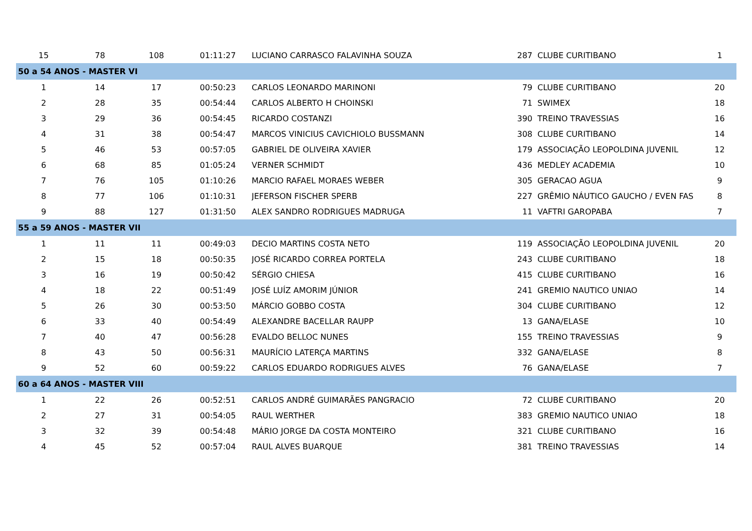| 15 | 78 | 108 | 01:11:27 | LUCIANO CARRASCO FALAVINHA SOUZA | 287 | CLUBE CURITIBANO | 1 |
| 50 a 54 ANOS - MASTER VI | | | | | | | |
| 1 | 14 | 17 | 00:50:23 | CARLOS LEONARDO MARINONI | 79 | CLUBE CURITIBANO | 20 |
| 2 | 28 | 35 | 00:54:44 | CARLOS ALBERTO H CHOINSKI | 71 | SWIMEX | 18 |
| 3 | 29 | 36 | 00:54:45 | RICARDO COSTANZI | 390 | TREINO TRAVESSIAS | 16 |
| 4 | 31 | 38 | 00:54:47 | MARCOS VINICIUS CAVICHIOLO BUSSMANN | 308 | CLUBE CURITIBANO | 14 |
| 5 | 46 | 53 | 00:57:05 | GABRIEL DE OLIVEIRA XAVIER | 179 | ASSOCIAÇÃO LEOPOLDINA JUVENIL | 12 |
| 6 | 68 | 85 | 01:05:24 | VERNER SCHMIDT | 436 | MEDLEY ACADEMIA | 10 |
| 7 | 76 | 105 | 01:10:26 | MARCIO RAFAEL MORAES WEBER | 305 | GERACAO AGUA | 9 |
| 8 | 77 | 106 | 01:10:31 | JEFERSON FISCHER SPERB | 227 | GRÊMIO NÁUTICO GAUCHO / EVEN FAS | 8 |
| 9 | 88 | 127 | 01:31:50 | ALEX SANDRO RODRIGUES MADRUGA | 11 | VAFTRI GAROPABA | 7 |
| 55 a 59 ANOS - MASTER VII | | | | | | | |
| 1 | 11 | 11 | 00:49:03 | DECIO MARTINS COSTA NETO | 119 | ASSOCIAÇÃO LEOPOLDINA JUVENIL | 20 |
| 2 | 15 | 18 | 00:50:35 | JOSÉ RICARDO CORREA PORTELA | 243 | CLUBE CURITIBANO | 18 |
| 3 | 16 | 19 | 00:50:42 | SÉRGIO CHIESA | 415 | CLUBE CURITIBANO | 16 |
| 4 | 18 | 22 | 00:51:49 | JOSÉ LUÍZ AMORIM JÚNIOR | 241 | GREMIO NAUTICO UNIAO | 14 |
| 5 | 26 | 30 | 00:53:50 | MÁRCIO GOBBO COSTA | 304 | CLUBE CURITIBANO | 12 |
| 6 | 33 | 40 | 00:54:49 | ALEXANDRE BACELLAR RAUPP | 13 | GANA/ELASE | 10 |
| 7 | 40 | 47 | 00:56:28 | EVALDO BELLOC NUNES | 155 | TREINO TRAVESSIAS | 9 |
| 8 | 43 | 50 | 00:56:31 | MAURÍCIO LATERÇA MARTINS | 332 | GANA/ELASE | 8 |
| 9 | 52 | 60 | 00:59:22 | CARLOS EDUARDO RODRIGUES ALVES | 76 | GANA/ELASE | 7 |
| 60 a 64 ANOS - MASTER VIII | | | | | | | |
| 1 | 22 | 26 | 00:52:51 | CARLOS ANDRÉ GUIMARÃES PANGRACIO | 72 | CLUBE CURITIBANO | 20 |
| 2 | 27 | 31 | 00:54:05 | RAUL WERTHER | 383 | GREMIO NAUTICO UNIAO | 18 |
| 3 | 32 | 39 | 00:54:48 | MÁRIO JORGE DA COSTA MONTEIRO | 321 | CLUBE CURITIBANO | 16 |
| 4 | 45 | 52 | 00:57:04 | RAUL ALVES BUARQUE | 381 | TREINO TRAVESSIAS | 14 |